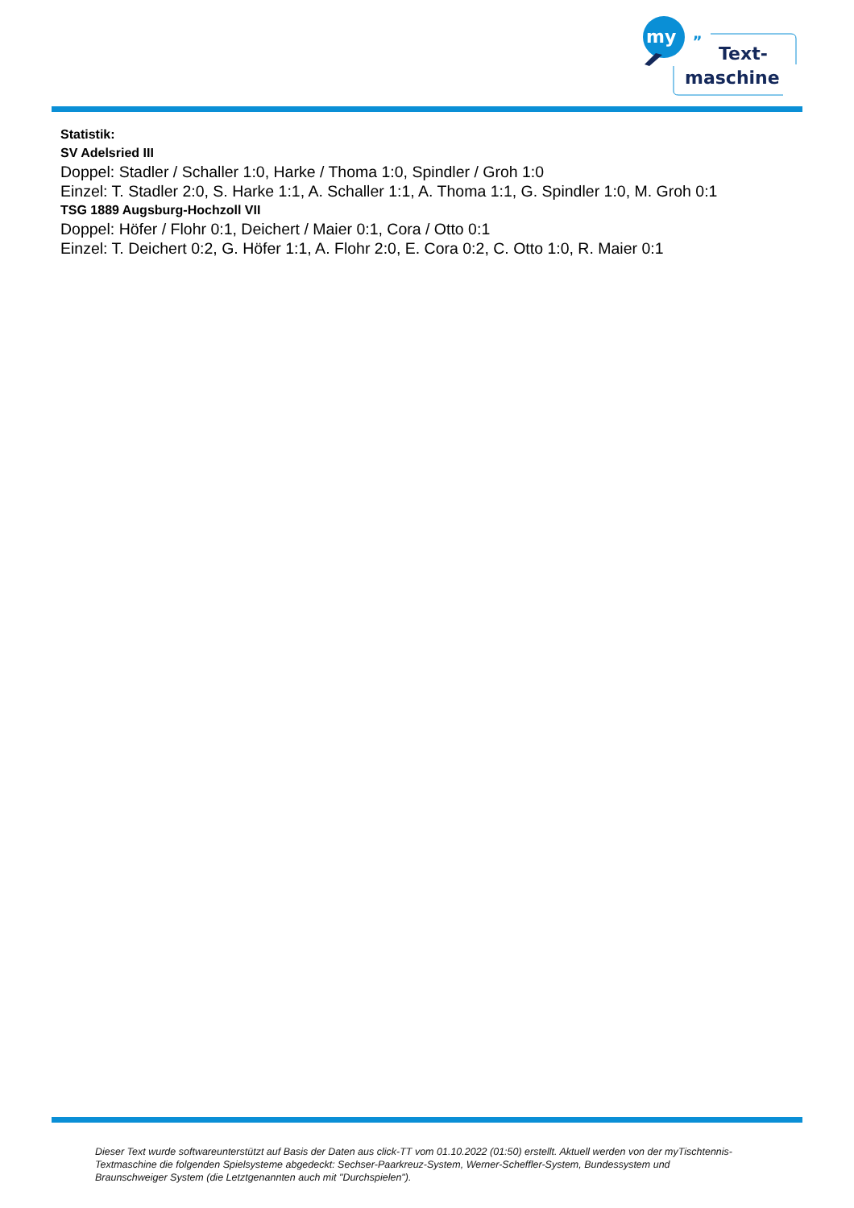my
„
Text-
maschine
Statistik:
SV Adelsried III
Doppel: Stadler / Schaller 1:0, Harke / Thoma 1:0, Spindler / Groh 1:0
Einzel: T. Stadler 2:0, S. Harke 1:1, A. Schaller 1:1, A. Thoma 1:1, G. Spindler 1:0, M. Groh 0:1
TSG 1889 Augsburg-Hochzoll VII
Doppel: Höfer / Flohr 0:1, Deichert / Maier 0:1, Cora / Otto 0:1
Einzel: T. Deichert 0:2, G. Höfer 1:1, A. Flohr 2:0, E. Cora 0:2, C. Otto 1:0, R. Maier 0:1
Dieser Text wurde softwareunterstützt auf Basis der Daten aus click-TT vom 01.10.2022 (01:50) erstellt. Aktuell werden von der myTischtennis-Textmaschine die folgenden Spielsysteme abgedeckt: Sechser-Paarkreuz-System, Werner-Scheffler-System, Bundessystem und Braunschweiger System (die Letztgenannten auch mit "Durchspielen").